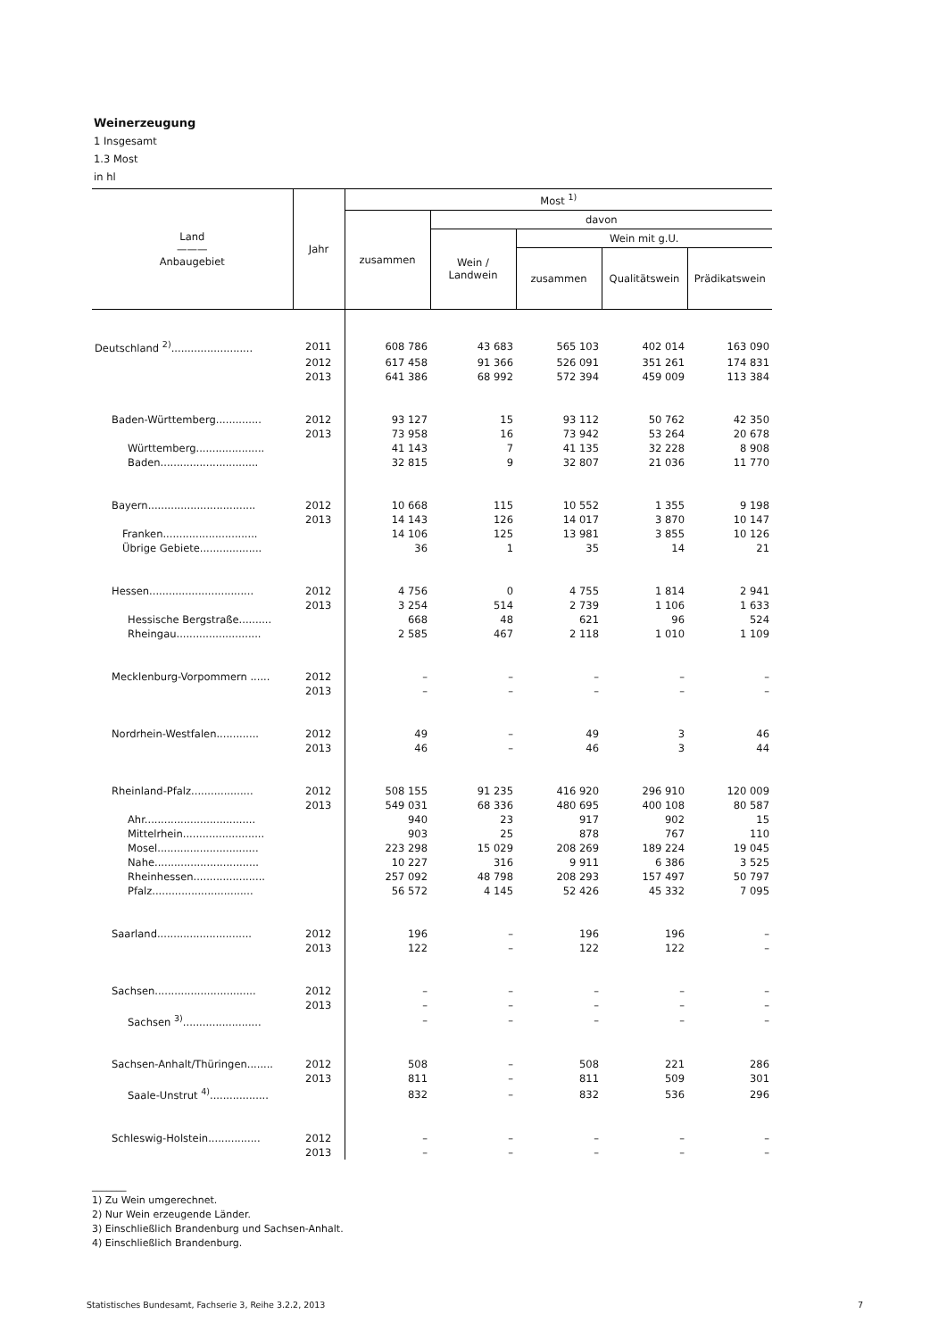Weinerzeugung
1 Insgesamt
1.3 Most
in hl
| Land ——— Anbaugebiet | Jahr | Most <sup>1)</sup> | | | | |
| --- | --- | --- | --- | --- | --- | --- |
| | | zusammen | davon | | | |
| | | | Wein / Landwein | Wein mit g.U. | | |
| | | | | zusammen | Qualitätswein | Prädikatswein |
| Deutschland <sup>2)</sup>......................... | 2011 | 608 786 | 43 683 | 565 103 | 402 014 | 163 090 |
| | 2012 | 617 458 | 91 366 | 526 091 | 351 261 | 174 831 |
| | 2013 | 641 386 | 68 992 | 572 394 | 459 009 | 113 384 |
| Baden-Württemberg.............. | 2012 | 93 127 | 15 | 93 112 | 50 762 | 42 350 |
| | 2013 | 73 958 | 16 | 73 942 | 53 264 | 20 678 |
| Württemberg..................... | | 41 143 | 7 | 41 135 | 32 228 | 8 908 |
| Baden.............................. | | 32 815 | 9 | 32 807 | 21 036 | 11 770 |
| Bayern................................. | 2012 | 10 668 | 115 | 10 552 | 1 355 | 9 198 |
| | 2013 | 14 143 | 126 | 14 017 | 3 870 | 10 147 |
| Franken............................. | | 14 106 | 125 | 13 981 | 3 855 | 10 126 |
| Übrige Gebiete................... | | 36 | 1 | 35 | 14 | 21 |
| Hessen................................ | 2012 | 4 756 | 0 | 4 755 | 1 814 | 2 941 |
| | 2013 | 3 254 | 514 | 2 739 | 1 106 | 1 633 |
| Hessische Bergstraße.......... | | 668 | 48 | 621 | 96 | 524 |
| Rheingau.......................... | | 2 585 | 467 | 2 118 | 1 010 | 1 109 |
| Mecklenburg-Vorpommern ...... | 2012 | – | – | – | – | – |
| | 2013 | – | – | – | – | – |
| Nordrhein-Westfalen............. | 2012 | 49 | – | 49 | 3 | 46 |
| | 2013 | 46 | – | 46 | 3 | 44 |
| Rheinland-Pfalz................... | 2012 | 508 155 | 91 235 | 416 920 | 296 910 | 120 009 |
| | 2013 | 549 031 | 68 336 | 480 695 | 400 108 | 80 587 |
| Ahr.................................. | | 940 | 23 | 917 | 902 | 15 |
| Mittelrhein......................... | | 903 | 25 | 878 | 767 | 110 |
| Mosel............................... | | 223 298 | 15 029 | 208 269 | 189 224 | 19 045 |
| Nahe................................ | | 10 227 | 316 | 9 911 | 6 386 | 3 525 |
| Rheinhessen...................... | | 257 092 | 48 798 | 208 293 | 157 497 | 50 797 |
| Pfalz............................... | | 56 572 | 4 145 | 52 426 | 45 332 | 7 095 |
| Saarland............................. | 2012 | 196 | – | 196 | 196 | – |
| | 2013 | 122 | – | 122 | 122 | – |
| Sachsen............................... | 2012 | – | – | – | – | – |
| | 2013 | – | – | – | – | – |
| Sachsen <sup>3)</sup>........................ | | – | – | – | – | – |
| Sachsen-Anhalt/Thüringen........ | 2012 | 508 | – | 508 | 221 | 286 |
| | 2013 | 811 | – | 811 | 509 | 301 |
| Saale-Unstrut <sup>4)</sup>.................. | | 832 | – | 832 | 536 | 296 |
| Schleswig-Holstein................ | 2012 | – | – | – | – | – |
| | 2013 | – | – | – | – | – |
_______
1) Zu Wein umgerechnet.
2) Nur Wein erzeugende Länder.
3) Einschließlich Brandenburg und Sachsen-Anhalt.
4) Einschließlich Brandenburg.
Statistisches Bundesamt, Fachserie 3, Reihe 3.2.2, 2013 7